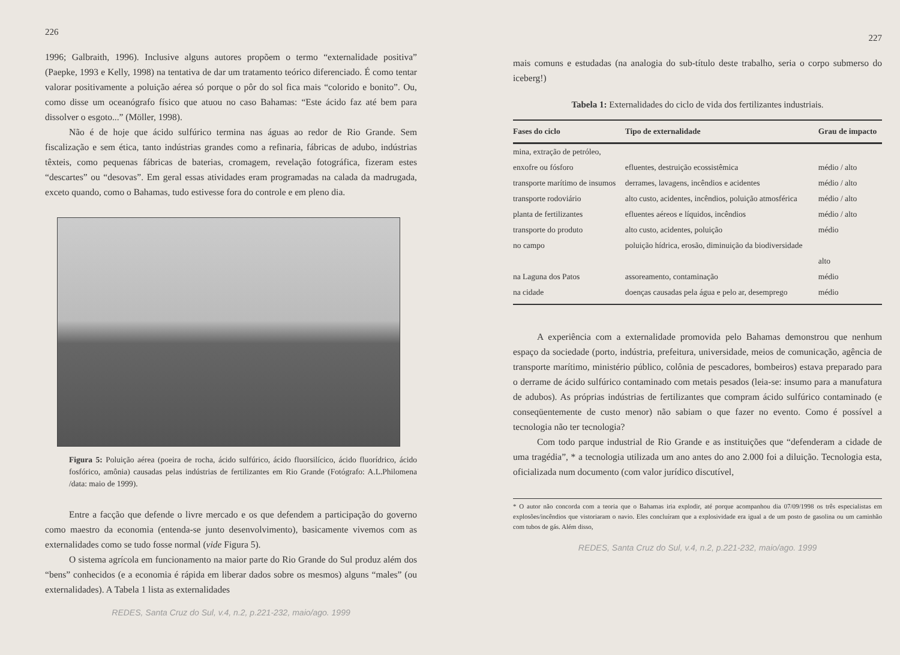226
1996; Galbraith, 1996). Inclusive alguns autores propõem o termo “externalidade positiva” (Paepke, 1993 e Kelly, 1998) na tentativa de dar um tratamento teórico diferenciado. É como tentar valorar positivamente a poluição aérea só porque o pôr do sol fica mais “colorido e bonito”. Ou, como disse um oceanógrafo físico que atuou no caso Bahamas: “Este ácido faz até bem para dissolver o esgoto...” (Möller, 1998).
Não é de hoje que ácido sulfúrico termina nas águas ao redor de Rio Grande. Sem fiscalização e sem ética, tanto indústrias grandes como a refinaria, fábricas de adubo, indústrias têxteis, como pequenas fábricas de baterias, cromagem, revelação fotográfica, fizeram estes “descartes” ou “desovas”. Em geral essas atividades eram programadas na calada da madrugada, exceto quando, como o Bahamas, tudo estivesse fora do controle e em pleno dia.
Figura 5: Poluição aérea (poeira de rocha, ácido sulfúrico, ácido fluorsilícico, ácido fluorídrico, ácido fosfórico, amônia) causadas pelas indústrias de fertilizantes em Rio Grande (Fotógrafo: A.L.Philomena /data: maio de 1999).
Entre a facção que defende o livre mercado e os que defendem a participação do governo como maestro da economia (entenda-se junto desenvolvimento), basicamente vivemos com as externalidades como se tudo fosse normal (vide Figura 5).
O sistema agrícola em funcionamento na maior parte do Rio Grande do Sul produz além dos “bens” conhecidos (e a economia é rápida em liberar dados sobre os mesmos) alguns “males” (ou externalidades). A Tabela 1 lista as externalidades
REDES, Santa Cruz do Sul, v.4, n.2, p.221-232, maio/ago. 1999
227
mais comuns e estudadas (na analogia do sub-título deste trabalho, seria o corpo submerso do iceberg!)
Tabela 1: Externalidades do ciclo de vida dos fertilizantes industriais.
| Fases do ciclo | Tipo de externalidade | Grau de impacto |
| --- | --- | --- |
| mina, extração de petróleo, enxofre ou fósforo | efluentes, destruição ecossistêmica | médio / alto |
| transporte marítimo de insumos | derrames, lavagens, incêndios e acidentes | médio / alto |
| transporte rodoviário | alto custo, acidentes, incêndios, poluição atmosférica | médio / alto |
| planta de fertilizantes | efluentes aéreos e líquidos, incêndios | médio / alto |
| transporte do produto | alto custo, acidentes, poluição | médio |
| no campo | poluição hídrica, erosão, diminuição da biodiversidade | alto |
| na Laguna dos Patos | assoreamento, contaminação | médio |
| na cidade | doenças causadas pela água e pelo ar, desemprego | médio |
A experiência com a externalidade promovida pelo Bahamas demonstrou que nenhum espaço da sociedade (porto, indústria, prefeitura, universidade, meios de comunicação, agência de transporte marítimo, ministério público, colônia de pescadores, bombeiros) estava preparado para o derrame de ácido sulfúrico contaminado com metais pesados (leia-se: insumo para a manufatura de adubos). As próprias indústrias de fertilizantes que compram ácido sulfúrico contaminado (e conseqüentemente de custo menor) não sabiam o que fazer no evento. Como é possível a tecnologia não ter tecnologia?
Com todo parque industrial de Rio Grande e as instituições que “defenderam a cidade de uma tragédia”, * a tecnologia utilizada um ano antes do ano 2.000 foi a diluição. Tecnologia esta, oficializada num documento (com valor jurídico discutível,
* O autor não concorda com a teoria que o Bahamas iria explodir, até porque acompanhou dia 07/09/1998 os três especialistas em explosões/incêndios que vistoriaram o navio. Eles concluíram que a explosividade era igual a de um posto de gasolina ou um caminhão com tubos de gás. Além disso,
REDES, Santa Cruz do Sul, v.4, n.2, p.221-232, maio/ago. 1999